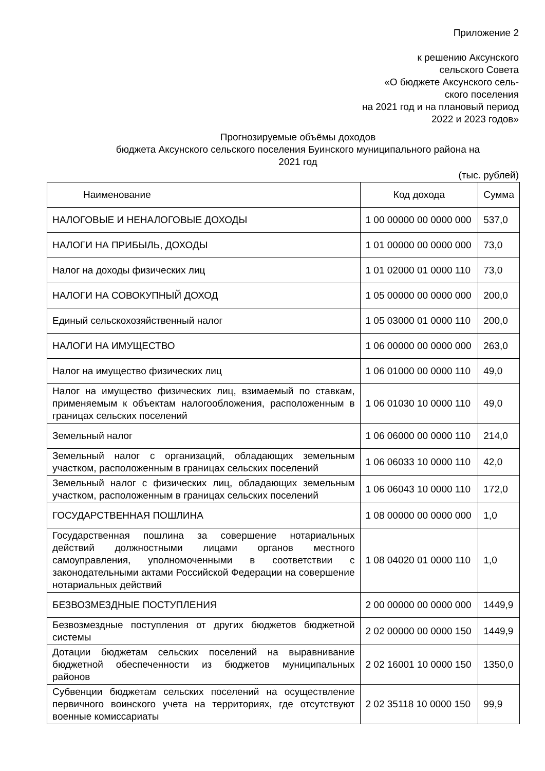Приложение 2
к решению Аксунского
сельского Совета
«О бюджете Аксунского сель-
ского поселения
на 2021 год и на плановый период
2022 и 2023 годов»
Прогнозируемые объёмы доходов
бюджета Аксунского сельского поселения Буинского муниципального района на
2021 год
(тыс. рублей)
| Наименование | Код дохода | Сумма |
| --- | --- | --- |
| НАЛОГОВЫЕ И НЕНАЛОГОВЫЕ ДОХОДЫ | 1 00 00000 00 0000 000 | 537,0 |
| НАЛОГИ НА ПРИБЫЛЬ, ДОХОДЫ | 1 01 00000 00 0000 000 | 73,0 |
| Налог на доходы физических лиц | 1 01 02000 01 0000 110 | 73,0 |
| НАЛОГИ НА СОВОКУПНЫЙ ДОХОД | 1 05 00000 00 0000 000 | 200,0 |
| Единый сельскохозяйственный налог | 1 05 03000 01 0000 110 | 200,0 |
| НАЛОГИ НА ИМУЩЕСТВО | 1 06 00000 00 0000 000 | 263,0 |
| Налог на имущество физических лиц | 1 06 01000 00 0000 110 | 49,0 |
| Налог на имущество физических лиц, взимаемый по ставкам, применяемым к объектам налогообложения, расположенным в границах сельских поселений | 1 06 01030 10 0000 110 | 49,0 |
| Земельный налог | 1 06 06000 00 0000 110 | 214,0 |
| Земельный налог с организаций, обладающих земельным участком, расположенным в границах сельских поселений | 1 06 06033 10 0000 110 | 42,0 |
| Земельный налог с физических лиц, обладающих земельным участком, расположенным в границах сельских поселений | 1 06 06043 10 0000 110 | 172,0 |
| ГОСУДАРСТВЕННАЯ ПОШЛИНА | 1 08 00000 00 0000 000 | 1,0 |
| Государственная пошлина за совершение нотариальных действий должностными лицами органов местного самоуправления, уполномоченными в соответствии с законодательными актами Российской Федерации на совершение нотариальных действий | 1 08 04020 01 0000 110 | 1,0 |
| БЕЗВОЗМЕЗДНЫЕ ПОСТУПЛЕНИЯ | 2 00 00000 00 0000 000 | 1449,9 |
| Безвозмездные поступления от других бюджетов бюджетной системы | 2 02 00000 00 0000 150 | 1449,9 |
| Дотации бюджетам сельских поселений на выравнивание бюджетной обеспеченности из бюджетов муниципальных районов | 2 02 16001 10 0000 150 | 1350,0 |
| Субвенции бюджетам сельских поселений на осуществление первичного воинского учета на территориях, где отсутствуют военные комиссариаты | 2 02 35118 10 0000 150 | 99,9 |